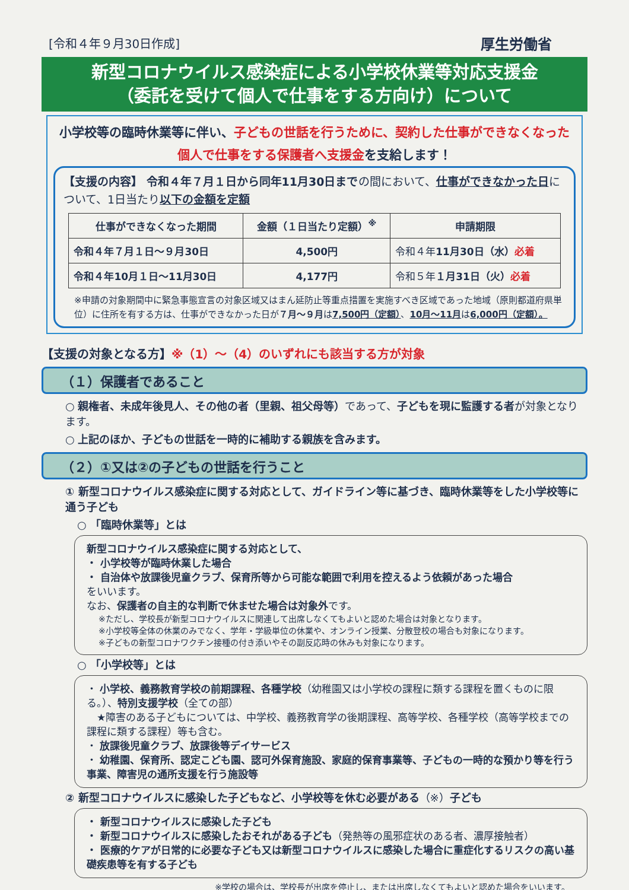[令和４年９月30日作成]
厚生労働省
新型コロナウイルス感染症による小学校休業等対応支援金
（委託を受けて個人で仕事をする方向け）について
小学校等の臨時休業等に伴い、子どもの世話を行うために、契約した仕事ができなくなった個人で仕事をする保護者へ支援金を支給します！
【支援の内容】 令和４年７月１日から同年11月30日までの間において、仕事ができなかった日について、1日当たり以下の金額を定額
| 仕事ができなくなった期間 | 金額（１日当たり定額）<sup>※</sup> | 申請期限 |
| --- | --- | --- |
| 令和４年７月１日～９月30日 | 4,500円 | 令和４年 11月30日（水） 必着 |
| 令和４年10月１日～11月30日 | 4,177円 | 令和５年 １月31日（火） 必着 |
※申請の対象期間中に緊急事態宣言の対象区域又はまん延防止等重点措置を実施すべき区域であった地域（原則都道府県単位）に住所を有する方は、仕事ができなかった日が７月～９月は7,500円（定額）、10月～11月は6,000円（定額）。
【支援の対象となる方】※（1）～（4）のいずれにも該当する方が対象
（１）保護者であること
○ 親権者、未成年後見人、その他の者（里親、祖父母等）であって、子どもを現に監護する者が対象となります。
○ 上記のほか、子どもの世話を一時的に補助する親族を含みます。
（２）①又は②の子どもの世話を行うこと
① 新型コロナウイルス感染症に関する対応として、ガイドライン等に基づき、臨時休業等をした小学校等に通う子ども
○ 「臨時休業等」とは
新型コロナウイルス感染症に関する対応として、
・ 小学校等が臨時休業した場合
・ 自治体や放課後児童クラブ、保育所等から可能な範囲で利用を控えるよう依頼があった場合
をいいます。
なお、保護者の自主的な判断で休ませた場合は対象外です。
※ただし、学校長が新型コロナウイルスに関連して出席しなくてもよいと認めた場合は対象となります。
※小学校等全体の休業のみでなく、学年・学級単位の休業や、オンライン授業、分散登校の場合も対象になります。
※子どもの新型コロナワクチン接種の付き添いやその副反応時の休みも対象になります。
○ 「小学校等」とは
・ 小学校、義務教育学校の前期課程、各種学校（幼稚園又は小学校の課程に類する課程を置くものに限る。）、特別支援学校（全ての部）
　★障害のある子どもについては、中学校、義務教育学の後期課程、高等学校、各種学校（高等学校までの課程に類する課程）等も含む。
・ 放課後児童クラブ、放課後等デイサービス
・ 幼稚園、保育所、認定こども園、認可外保育施設、家庭的保育事業等、子どもの一時的な預かり等を行う事業、障害児の通所支援を行う施設等
② 新型コロナウイルスに感染した子どもなど、小学校等を休む必要がある（※）子ども
・ 新型コロナウイルスに感染した子ども
・ 新型コロナウイルスに感染したおそれがある子ども（発熱等の風邪症状のある者、濃厚接触者）
・ 医療的ケアが日常的に必要な子ども又は新型コロナウイルスに感染した場合に重症化するリスクの高い基礎疾患等を有する子ども
※学校の場合は、学校長が出席を停止し、または出席しなくてもよいと認めた場合をいいます。